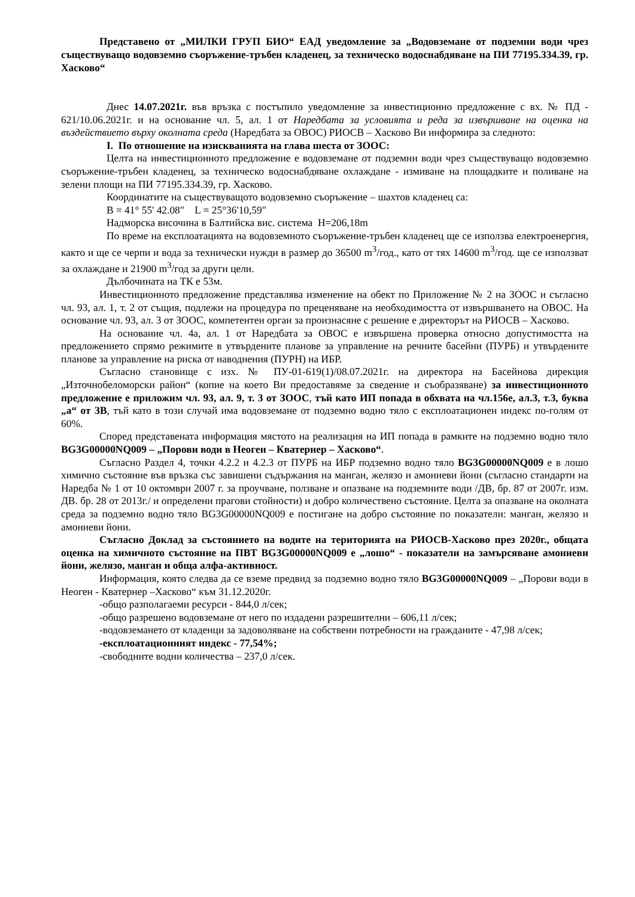Представено от „МИЛКИ ГРУП БИО“ ЕАД уведомление за „Водовземане от подземни води чрез съществуващо водовземно съоръжение-тръбен кладенец, за техническо водоснабдяване на ПИ 77195.334.39, гр. Хасково“
Днес 14.07.2021г. във връзка с постъпило уведомление за инвестиционно предложение с вх. № ПД - 621/10.06.2021г. и на основание чл. 5, ал. 1 от Наредбата за условията и реда за извършване на оценка на въздействието върху околната среда (Наредбата за ОВОС) РИОСВ – Хасково Ви информира за следното:
I. По отношение на изискванията на глава шеста от ЗООС:
Целта на инвестиционното предложение е водовземане от подземни води чрез съществуващо водовземно съоръжение-тръбен кладенец, за техническо водоснабдяване охлаждане - измиване на площадките и поливане на зелени площи на ПИ 77195.334.39, гр. Хасково.
Координатите на съществуващото водовземно съоръжение – шахтов кладенец са:
B = 41° 55' 42.08" L = 25°36'10,59"
Надморска височина в Балтийска вис. система H=206,18m
По време на експлоатацията на водовземното съоръжение-тръбен кладенец ще се използва електроенергия, както и ще се черпи и вода за технически нужди в размер до 36500 m<sup>3</sup>/год., като от тях 14600 m<sup>3</sup>/год. ще се използват за охлаждане и 21900 m<sup>3</sup>/год за други цели.
Дълбочината на ТК е 53м.
Инвестиционното предложение представлява изменение на обект по Приложение № 2 на ЗООС и съгласно чл. 93, ал. 1, т. 2 от същия, подлежи на процедура по преценяване на необходимостта от извършването на ОВОС. На основание чл. 93, ал. 3 от ЗООС, компетентен орган за произнасяне с решение е директорът на РИОСВ – Хасково.
На основание чл. 4а, ал. 1 от Наредбата за ОВОС е извършена проверка относно допустимостта на предложението спрямо режимите в утвърдените планове за управление на речните басейни (ПУРБ) и утвърдените планове за управление на риска от наводнения (ПУРН) на ИБР.
Съгласно становище с изх. № ПУ-01-619(1)/08.07.2021г. на директора на Басейнова дирекция „Източнобеломорски район“ (копие на което Ви предоставяме за сведение и съобразяване) за инвестиционното предложение е приложим чл. 93, ал. 9, т. 3 от ЗООС, тъй като ИП попада в обхвата на чл.156е, ал.3, т.3, буква „а“ от ЗВ, тъй като в този случай има водовземане от подземно водно тяло с експлоатационен индекс по-голям от 60%.
Според представената информация мястото на реализация на ИП попада в рамките на подземно водно тяло BG3G00000NQ009 – „Порови води в Неоген – Кватернер – Хасково“.
Съгласно Раздел 4, точки 4.2.2 и 4.2.3 от ПУРБ на ИБР подземно водно тяло BG3G00000NQ009 е в лошо химично състояние във връзка със завишени съдържания на манган, желязо и амониеви йони (съгласно стандарти на Наредба № 1 от 10 октомври 2007 г. за проучване, ползване и опазване на подземните води /ДВ, бр. 87 от 2007г. изм. ДВ. бр. 28 от 2013г./ и определени прагови стойности) и добро количествено състояние. Целта за опазване на околната среда за подземно водно тяло BG3G00000NQ009 е постигане на добро състояние по показатели: манган, желязо и амониеви йони.
Съгласно Доклад за състоянието на водите на територията на РИОСВ-Хасково през 2020г., общата оценка на химичното състояние на ПВТ BG3G00000NQ009 е „лошо“ - показатели на замърсяване амониеви йони, желязо, манган и обща алфа-активност.
Информация, която следва да се вземе предвид за подземно водно тяло BG3G00000NQ009 – „Порови води в Неоген - Кватернер –Хасково“ към 31.12.2020г.
-общо разполагаеми ресурси - 844,0 л/сек;
-общо разрешено водовземане от него по издадени разрешителни – 606,11 л/сек;
-водовземането от кладенци за задоволяване на собствени потребности на гражданите - 47,98 л/сек;
-експлоатационният индекс - 77,54%;
-свободните водни количества – 237,0 л/сек.